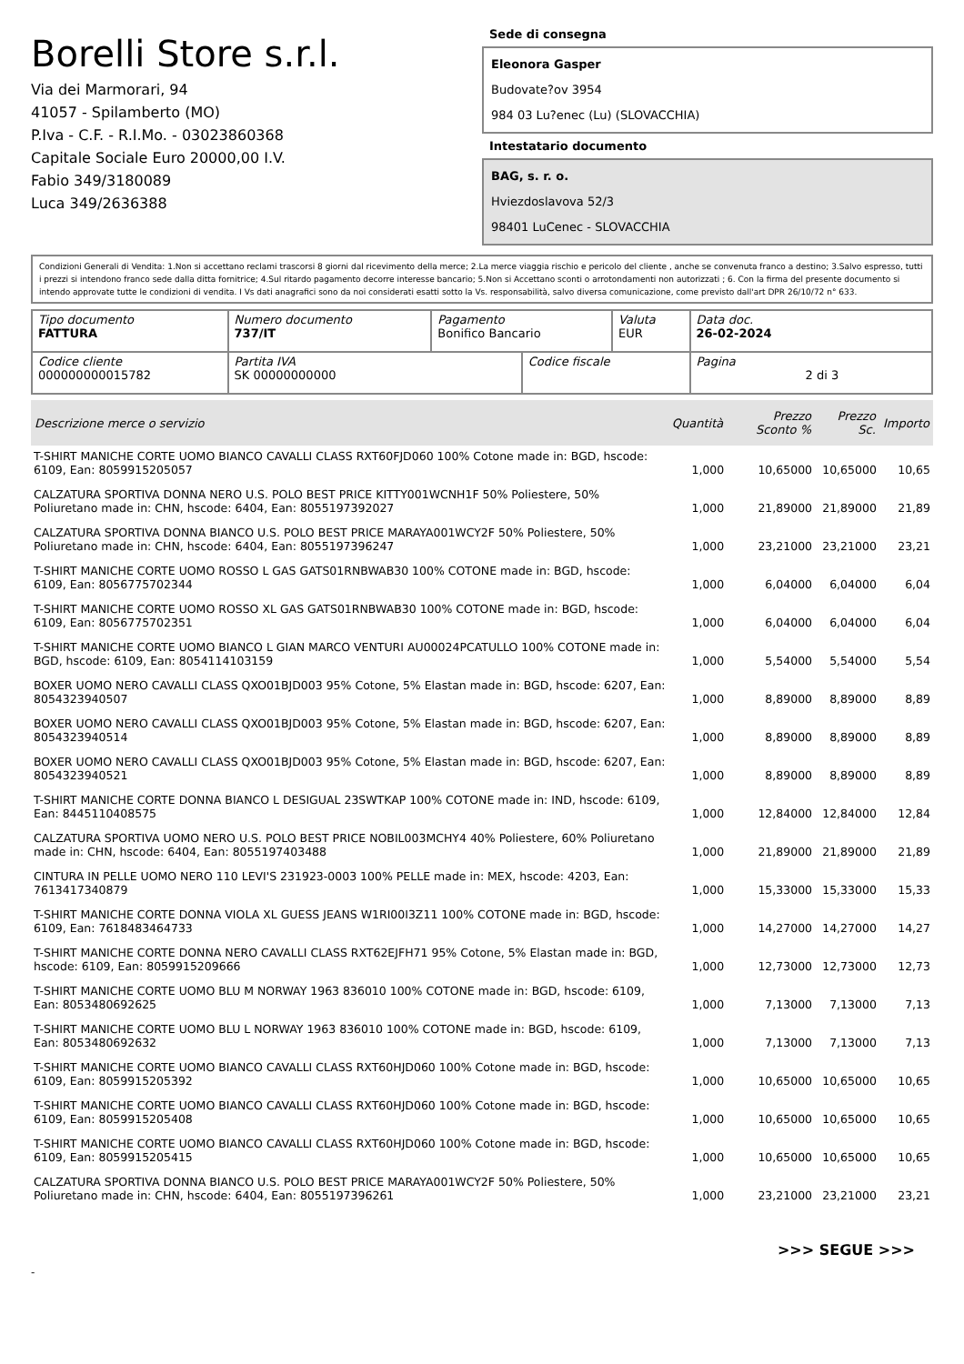Borelli Store s.r.l.
Via dei Marmorari, 94
41057 - Spilamberto (MO)
P.Iva - C.F. - R.I.Mo. - 03023860368
Capitale Sociale Euro 20000,00 I.V.
Fabio 349/3180089
Luca 349/2636388
Sede di consegna
Eleonora Gasper
Budovate?ov 3954
984 03 Lu?enec (Lu) (SLOVACCHIA)
Intestatario documento
BAG, s. r. o.
Hviezdoslavova 52/3
98401 LuCenec - SLOVACCHIA
Condizioni Generali di Vendita: 1.Non si accettano reclami trascorsi 8 giorni dal ricevimento della merce; 2.La merce viaggia rischio e pericolo del cliente , anche se convenuta franco a destino; 3.Salvo espresso, tutti i prezzi si intendono franco sede dalla ditta fornitrice; 4.Sul ritardo pagamento decorre interesse bancario; 5.Non si Accettano sconti o arrotondamenti non autorizzati ; 6. Con la firma del presente documento si intendo approvate tutte le condizioni di vendita. I Vs dati anagrafici sono da noi considerati esatti sotto la Vs. responsabilità, salvo diversa comunicazione, come previsto dall'art DPR 26/10/72 n° 633.
| Tipo documento FATTURA | Numero documento 737/IT | Pagamento Bonifico Bancario | | Valuta EUR | Data doc. 26-02-2024 |
| Codice cliente 000000000015782 | Partita IVA SK 00000000000 | | Codice fiscale | | Pagina 2 di 3 |
| Descrizione merce o servizio | Quantità | Prezzo Sconto % | Prezzo Sc. | Importo |
| --- | --- | --- | --- | --- |
| T-SHIRT MANICHE CORTE UOMO BIANCO CAVALLI CLASS RXT60FJD060 100% Cotone made in: BGD, hscode: 6109, Ean: 8059915205057 | 1,000 | 10,65000 | 10,65000 | 10,65 |
| CALZATURA SPORTIVA DONNA NERO U.S. POLO BEST PRICE KITTY001WCNH1F 50% Poliestere, 50% Poliuretano made in: CHN, hscode: 6404, Ean: 8055197392027 | 1,000 | 21,89000 | 21,89000 | 21,89 |
| CALZATURA SPORTIVA DONNA BIANCO U.S. POLO BEST PRICE MARAYA001WCY2F 50% Poliestere, 50% Poliuretano made in: CHN, hscode: 6404, Ean: 8055197396247 | 1,000 | 23,21000 | 23,21000 | 23,21 |
| T-SHIRT MANICHE CORTE UOMO ROSSO L GAS GATS01RNBWAB30 100% COTONE made in: BGD, hscode: 6109, Ean: 8056775702344 | 1,000 | 6,04000 | 6,04000 | 6,04 |
| T-SHIRT MANICHE CORTE UOMO ROSSO XL GAS GATS01RNBWAB30 100% COTONE made in: BGD, hscode: 6109, Ean: 8056775702351 | 1,000 | 6,04000 | 6,04000 | 6,04 |
| T-SHIRT MANICHE CORTE UOMO BIANCO L GIAN MARCO VENTURI AU00024PCATULLO 100% COTONE made in: BGD, hscode: 6109, Ean: 8054114103159 | 1,000 | 5,54000 | 5,54000 | 5,54 |
| BOXER UOMO NERO CAVALLI CLASS QXO01BJD003 95% Cotone, 5% Elastan made in: BGD, hscode: 6207, Ean: 8054323940507 | 1,000 | 8,89000 | 8,89000 | 8,89 |
| BOXER UOMO NERO CAVALLI CLASS QXO01BJD003 95% Cotone, 5% Elastan made in: BGD, hscode: 6207, Ean: 8054323940514 | 1,000 | 8,89000 | 8,89000 | 8,89 |
| BOXER UOMO NERO CAVALLI CLASS QXO01BJD003 95% Cotone, 5% Elastan made in: BGD, hscode: 6207, Ean: 8054323940521 | 1,000 | 8,89000 | 8,89000 | 8,89 |
| T-SHIRT MANICHE CORTE DONNA BIANCO L DESIGUAL 23SWTKAP 100% COTONE made in: IND, hscode: 6109, Ean: 8445110408575 | 1,000 | 12,84000 | 12,84000 | 12,84 |
| CALZATURA SPORTIVA UOMO NERO U.S. POLO BEST PRICE NOBIL003MCHY4 40% Poliestere, 60% Poliuretano made in: CHN, hscode: 6404, Ean: 8055197403488 | 1,000 | 21,89000 | 21,89000 | 21,89 |
| CINTURA IN PELLE UOMO NERO 110 LEVI'S 231923-0003 100% PELLE made in: MEX, hscode: 4203, Ean: 7613417340879 | 1,000 | 15,33000 | 15,33000 | 15,33 |
| T-SHIRT MANICHE CORTE DONNA VIOLA XL GUESS JEANS W1RI00I3Z11 100% COTONE made in: BGD, hscode: 6109, Ean: 7618483464733 | 1,000 | 14,27000 | 14,27000 | 14,27 |
| T-SHIRT MANICHE CORTE DONNA NERO CAVALLI CLASS RXT62EJFH71 95% Cotone, 5% Elastan made in: BGD, hscode: 6109, Ean: 8059915209666 | 1,000 | 12,73000 | 12,73000 | 12,73 |
| T-SHIRT MANICHE CORTE UOMO BLU M NORWAY 1963 836010 100% COTONE made in: BGD, hscode: 6109, Ean: 8053480692625 | 1,000 | 7,13000 | 7,13000 | 7,13 |
| T-SHIRT MANICHE CORTE UOMO BLU L NORWAY 1963 836010 100% COTONE made in: BGD, hscode: 6109, Ean: 8053480692632 | 1,000 | 7,13000 | 7,13000 | 7,13 |
| T-SHIRT MANICHE CORTE UOMO BIANCO CAVALLI CLASS RXT60HJD060 100% Cotone made in: BGD, hscode: 6109, Ean: 8059915205392 | 1,000 | 10,65000 | 10,65000 | 10,65 |
| T-SHIRT MANICHE CORTE UOMO BIANCO CAVALLI CLASS RXT60HJD060 100% Cotone made in: BGD, hscode: 6109, Ean: 8059915205408 | 1,000 | 10,65000 | 10,65000 | 10,65 |
| T-SHIRT MANICHE CORTE UOMO BIANCO CAVALLI CLASS RXT60HJD060 100% Cotone made in: BGD, hscode: 6109, Ean: 8059915205415 | 1,000 | 10,65000 | 10,65000 | 10,65 |
| CALZATURA SPORTIVA DONNA BIANCO U.S. POLO BEST PRICE MARAYA001WCY2F 50% Poliestere, 50% Poliuretano made in: CHN, hscode: 6404, Ean: 8055197396261 | 1,000 | 23,21000 | 23,21000 | 23,21 |
>>> SEGUE >>>
-